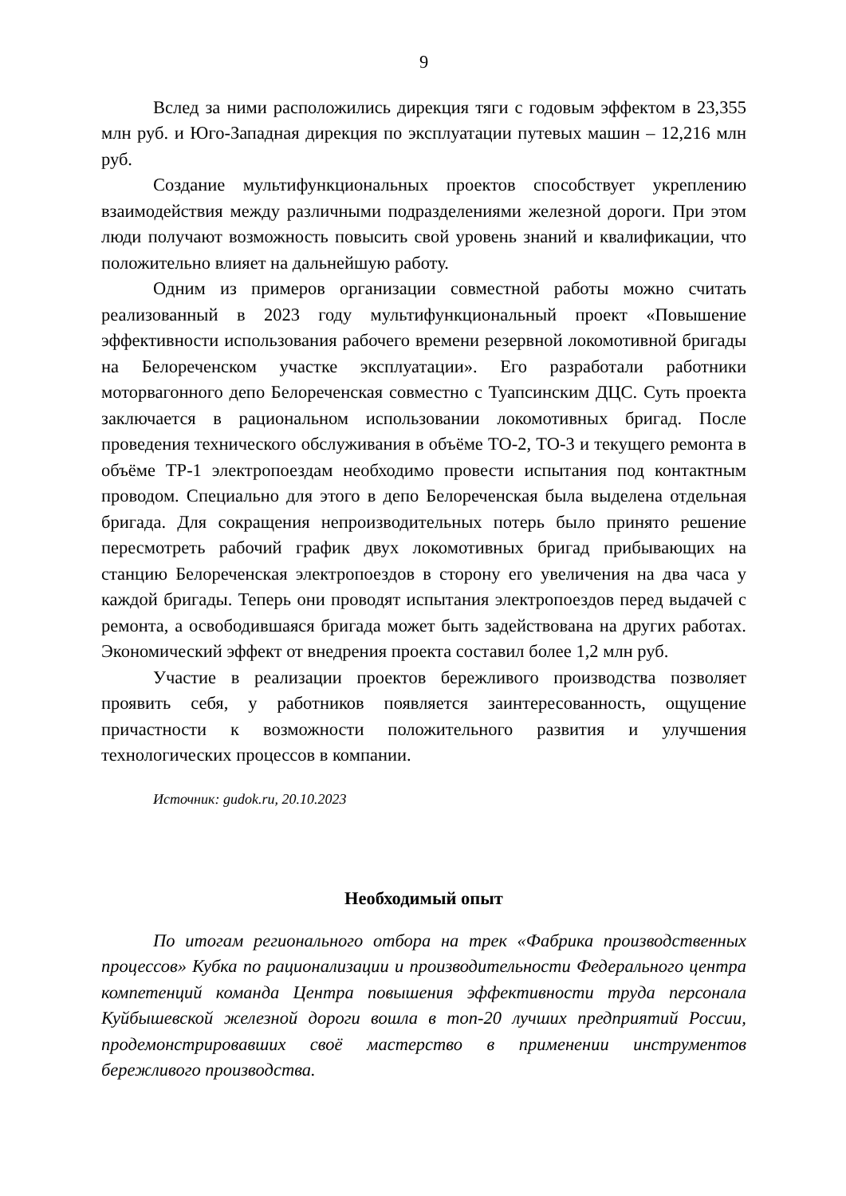9
Вслед за ними расположились дирекция тяги с годовым эффектом в 23,355 млн руб. и Юго-Западная дирекция по эксплуатации путевых машин – 12,216 млн руб.
Создание мультифункциональных проектов способствует укреплению взаимодействия между различными подразделениями железной дороги. При этом люди получают возможность повысить свой уровень знаний и квалификации, что положительно влияет на дальнейшую работу.
Одним из примеров организации совместной работы можно считать реализованный в 2023 году мультифункциональный проект «Повышение эффективности использования рабочего времени резервной локомотивной бригады на Белореченском участке эксплуатации». Его разработали работники моторвагонного депо Белореченская совместно с Туапсинским ДЦС. Суть проекта заключается в рациональном использовании локомотивных бригад. После проведения технического обслуживания в объёме ТО-2, ТО-3 и текущего ремонта в объёме ТР-1 электропоездам необходимо провести испытания под контактным проводом. Специально для этого в депо Белореченская была выделена отдельная бригада. Для сокращения непроизводительных потерь было принято решение пересмотреть рабочий график двух локомотивных бригад прибывающих на станцию Белореченская электропоездов в сторону его увеличения на два часа у каждой бригады. Теперь они проводят испытания электропоездов перед выдачей с ремонта, а освободившаяся бригада может быть задействована на других работах. Экономический эффект от внедрения проекта составил более 1,2 млн руб.
Участие в реализации проектов бережливого производства позволяет проявить себя, у работников появляется заинтересованность, ощущение причастности к возможности положительного развития и улучшения технологических процессов в компании.
Источник: gudok.ru, 20.10.2023
Необходимый опыт
По итогам регионального отбора на трек «Фабрика производственных процессов» Кубка по рационализации и производительности Федерального центра компетенций команда Центра повышения эффективности труда персонала Куйбышевской железной дороги вошла в топ-20 лучших предприятий России, продемонстрировавших своё мастерство в применении инструментов бережливого производства.